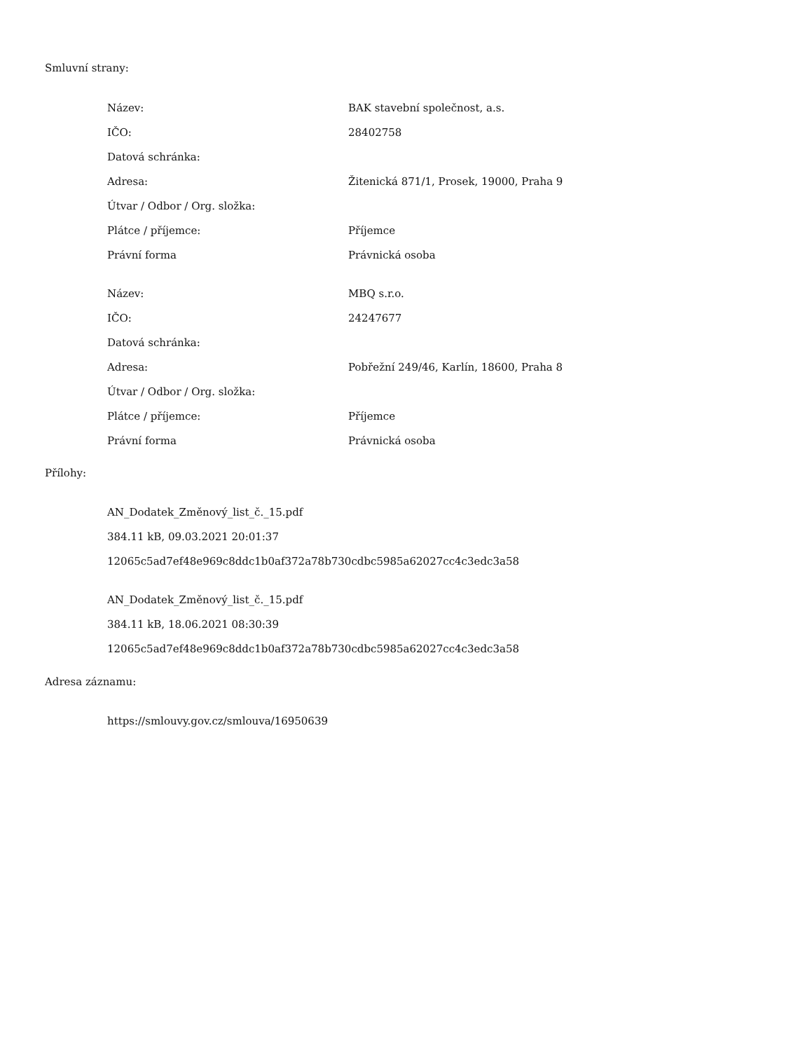Smluvní strany:
| Název: | BAK stavební společnost, a.s. |
| IČO: | 28402758 |
| Datová schránka: | |
| Adresa: | Žitenická 871/1, Prosek, 19000, Praha 9 |
| Útvar / Odbor / Org. složka: | |
| Plátce / příjemce: | Příjemce |
| Právní forma | Právnická osoba |
| Název: | MBQ s.r.o. |
| IČO: | 24247677 |
| Datová schránka: | |
| Adresa: | Pobřežní 249/46, Karlín, 18600, Praha 8 |
| Útvar / Odbor / Org. složka: | |
| Plátce / příjemce: | Příjemce |
| Právní forma | Právnická osoba |
Přílohy:
AN_Dodatek_Změnový_list_č._15.pdf
384.11 kB, 09.03.2021 20:01:37
12065c5ad7ef48e969c8ddc1b0af372a78b730cdbc5985a62027cc4c3edc3a58
AN_Dodatek_Změnový_list_č._15.pdf
384.11 kB, 18.06.2021 08:30:39
12065c5ad7ef48e969c8ddc1b0af372a78b730cdbc5985a62027cc4c3edc3a58
Adresa záznamu:
https://smlouvy.gov.cz/smlouva/16950639